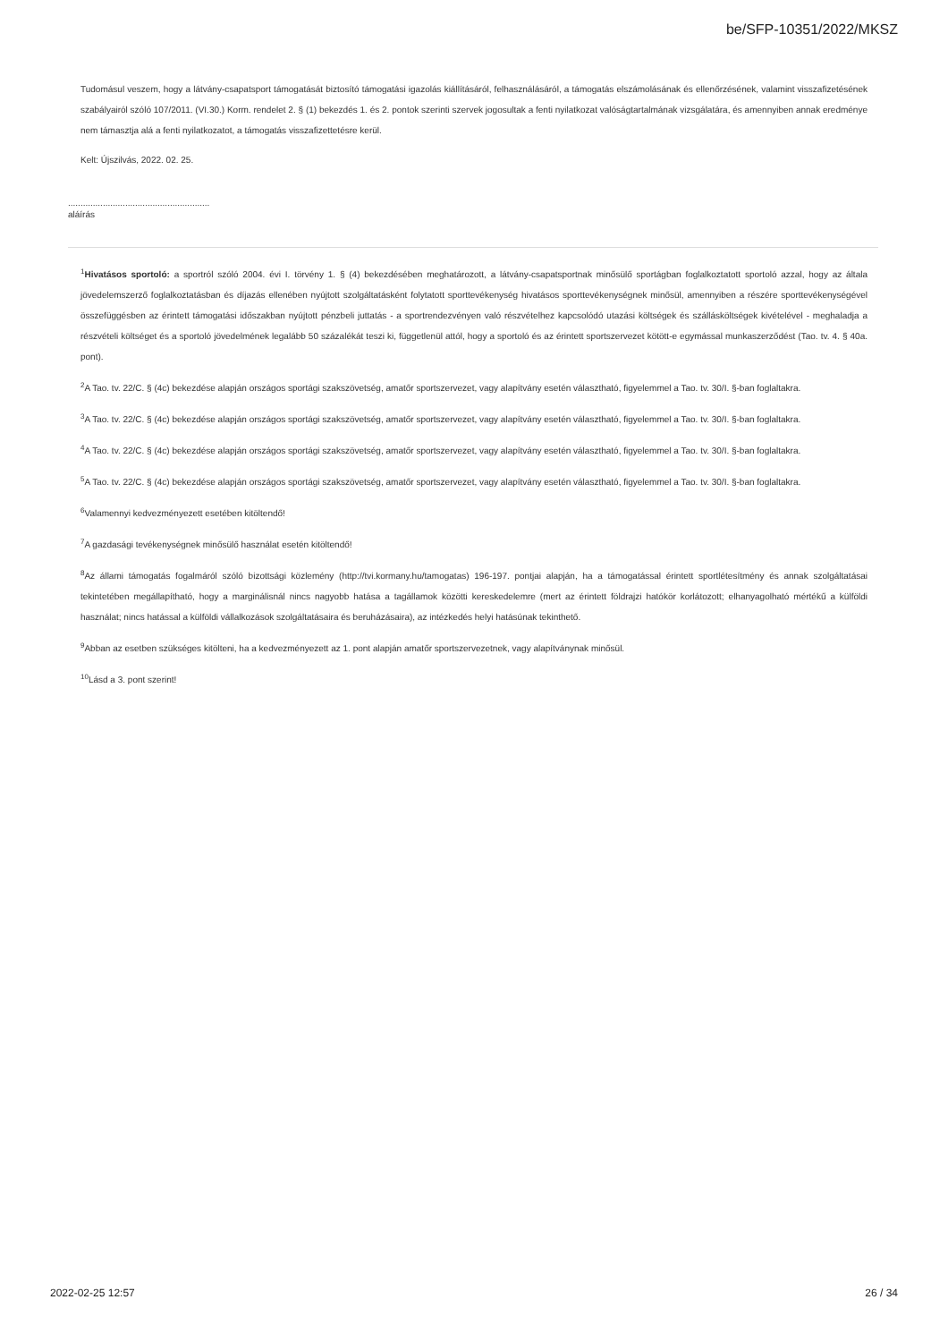be/SFP-10351/2022/MKSZ
Tudomásul veszem, hogy a látvány-csapatsport támogatását biztosító támogatási igazolás kiállításáról, felhasználásáról, a támogatás elszámolásának és ellenőrzésének, valamint visszafizetésének szabályairól szóló 107/2011. (VI.30.) Korm. rendelet 2. § (1) bekezdés 1. és 2. pontok szerinti szervek jogosultak a fenti nyilatkozat valóságtartalmának vizsgálatára, és amennyiben annak eredménye nem támasztja alá a fenti nyilatkozatot, a támogatás visszafizettetésre kerül.
Kelt: Újszilvás, 2022. 02. 25.
.........................................................
aláírás
<sup>1</sup> Hivatásos sportoló: a sportról szóló 2004. évi I. törvény 1. § (4) bekezdésében meghatározott, a látvány-csapatsportnak minősülő sportágban foglalkoztatott sportoló azzal, hogy az általa jövedelemszerző foglalkoztatásban és díjazás ellenében nyújtott szolgáltatásként folytatott sporttevékenység hivatásos sporttevékenységnek minősül, amennyiben a részére sporttevékenységével összefüggésben az érintett támogatási időszakban nyújtott pénzbeli juttatás - a sportrendezvényen való részvételhez kapcsolódó utazási költségek és szállásköltségek kivételével - meghaladja a részvételi költséget és a sportoló jövedelmének legalább 50 százalékát teszi ki, függetlenül attól, hogy a sportoló és az érintett sportszervezet kötött-e egymással munkaszerződést (Tao. tv. 4. § 40a. pont).
<sup>2</sup> A Tao. tv. 22/C. § (4c) bekezdése alapján országos sportági szakszövetség, amatőr sportszervezet, vagy alapítvány esetén választható, figyelemmel a Tao. tv. 30/I. §-ban foglaltakra.
<sup>3</sup> A Tao. tv. 22/C. § (4c) bekezdése alapján országos sportági szakszövetség, amatőr sportszervezet, vagy alapítvány esetén választható, figyelemmel a Tao. tv. 30/I. §-ban foglaltakra.
<sup>4</sup> A Tao. tv. 22/C. § (4c) bekezdése alapján országos sportági szakszövetség, amatőr sportszervezet, vagy alapítvány esetén választható, figyelemmel a Tao. tv. 30/I. §-ban foglaltakra.
<sup>5</sup> A Tao. tv. 22/C. § (4c) bekezdése alapján országos sportági szakszövetség, amatőr sportszervezet, vagy alapítvány esetén választható, figyelemmel a Tao. tv. 30/I. §-ban foglaltakra.
<sup>6</sup> Valamennyi kedvezményezett esetében kitöltendő!
<sup>7</sup> A gazdasági tevékenységnek minősülő használat esetén kitöltendő!
<sup>8</sup> Az állami támogatás fogalmáról szóló bizottsági közlemény (http://tvi.kormany.hu/tamogatas) 196-197. pontjai alapján, ha a támogatással érintett sportlétesítmény és annak szolgáltatásai tekintetében megállapítható, hogy a marginálisnál nincs nagyobb hatása a tagállamok közötti kereskedelemre (mert az érintett földrajzi hatókör korlátozott; elhanyagolható mértékű a külföldi használat; nincs hatással a külföldi vállalkozások szolgáltatásaira és beruházásaira), az intézkedés helyi hatásúnak tekinthető.
<sup>9</sup> Abban az esetben szükséges kitölteni, ha a kedvezményezett az 1. pont alapján amatőr sportszervezetnek, vagy alapítványnak minősül.
<sup>10</sup> Lásd a 3. pont szerint!
2022-02-25 12:57 26 / 34